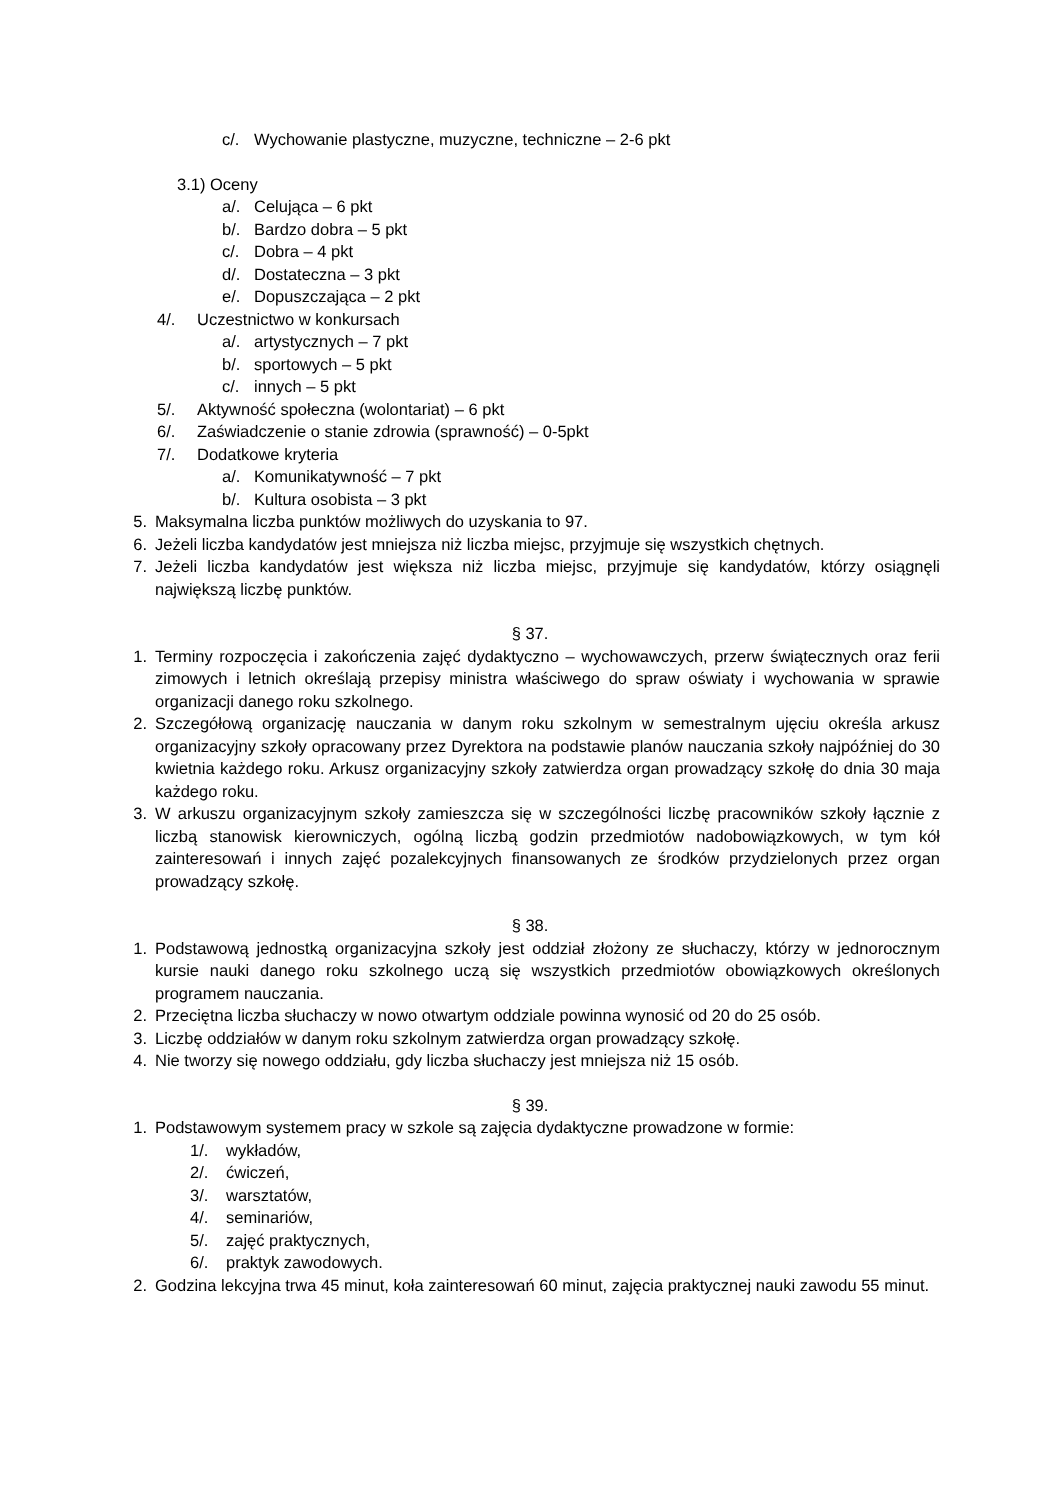c/. Wychowanie plastyczne, muzyczne, techniczne – 2-6 pkt
3.1) Oceny
a/. Celująca – 6 pkt
b/. Bardzo dobra – 5 pkt
c/. Dobra – 4 pkt
d/. Dostateczna – 3 pkt
e/. Dopuszczająca – 2 pkt
4/. Uczestnictwo w konkursach
a/. artystycznych – 7 pkt
b/. sportowych – 5 pkt
c/. innych – 5 pkt
5/. Aktywność społeczna (wolontariat) – 6 pkt
6/. Zaświadczenie o stanie zdrowia (sprawność) – 0-5pkt
7/. Dodatkowe kryteria
a/. Komunikatywność – 7 pkt
b/. Kultura osobista – 3 pkt
5. Maksymalna liczba punktów możliwych do uzyskania to 97.
6. Jeżeli liczba kandydatów jest mniejsza niż liczba miejsc, przyjmuje się wszystkich chętnych.
7. Jeżeli liczba kandydatów jest większa niż liczba miejsc, przyjmuje się kandydatów, którzy osiągnęli największą liczbę punktów.
§ 37.
1. Terminy rozpoczęcia i zakończenia zajęć dydaktyczno – wychowawczych, przerw świątecznych oraz ferii zimowych i letnich określają przepisy ministra właściwego do spraw oświaty i wychowania w sprawie organizacji danego roku szkolnego.
2. Szczegółową organizację nauczania w danym roku szkolnym w semestralnym ujęciu określa arkusz organizacyjny szkoły opracowany przez Dyrektora na podstawie planów nauczania szkoły najpóźniej do 30 kwietnia każdego roku. Arkusz organizacyjny szkoły zatwierdza organ prowadzący szkołę do dnia 30 maja każdego roku.
3. W arkuszu organizacyjnym szkoły zamieszcza się w szczególności liczbę pracowników szkoły łącznie z liczbą stanowisk kierowniczych, ogólną liczbą godzin przedmiotów nadobowiązkowych, w tym kół zainteresowań i innych zajęć pozalekcyjnych finansowanych ze środków przydzielonych przez organ prowadzący szkołę.
§ 38.
1. Podstawową jednostką organizacyjna szkoły jest oddział złożony ze słuchaczy, którzy w jednorocznym kursie nauki danego roku szkolnego uczą się wszystkich przedmiotów obowiązkowych określonych programem nauczania.
2. Przeciętna liczba słuchaczy w nowo otwartym oddziale powinna wynosić od 20 do 25 osób.
3. Liczbę oddziałów w danym roku szkolnym zatwierdza organ prowadzący szkołę.
4. Nie tworzy się nowego oddziału, gdy liczba słuchaczy jest mniejsza niż 15 osób.
§ 39.
1. Podstawowym systemem pracy w szkole są zajęcia dydaktyczne prowadzone w formie:
1/. wykładów,
2/. ćwiczeń,
3/. warsztatów,
4/. seminariów,
5/. zajęć praktycznych,
6/. praktyk zawodowych.
2. Godzina lekcyjna trwa 45 minut, koła zainteresowań 60 minut, zajęcia praktycznej nauki zawodu 55 minut.